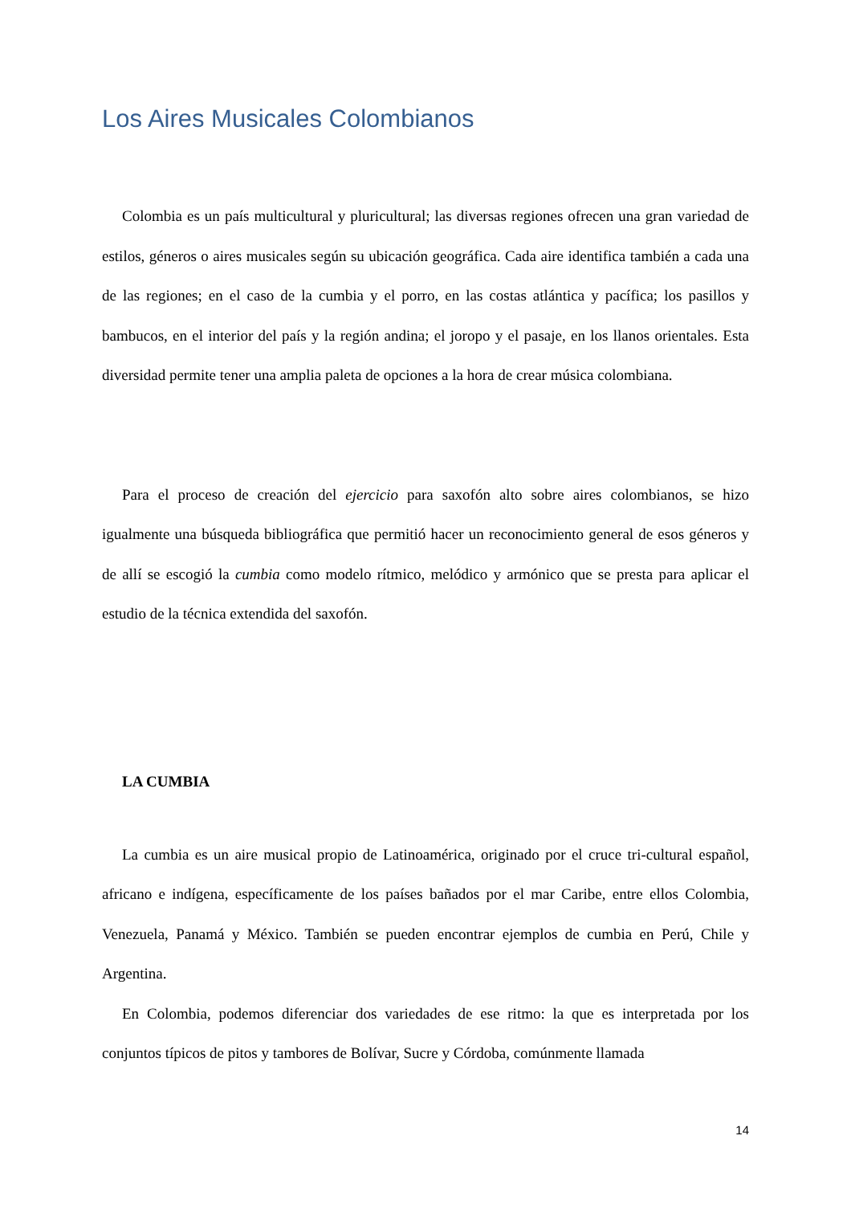Los Aires Musicales Colombianos
Colombia es un país multicultural y pluricultural; las diversas regiones ofrecen una gran variedad de estilos, géneros o aires musicales según su ubicación geográfica. Cada aire identifica también a cada una de las regiones; en el caso de la cumbia y el porro, en las costas atlántica y pacífica; los pasillos y bambucos, en el interior del país y la región andina; el joropo y el pasaje, en los llanos orientales. Esta diversidad permite tener una amplia paleta de opciones a la hora de crear música colombiana.
Para el proceso de creación del ejercicio para saxofón alto sobre aires colombianos, se hizo igualmente una búsqueda bibliográfica que permitió hacer un reconocimiento general de esos géneros y de allí se escogió la cumbia como modelo rítmico, melódico y armónico que se presta para aplicar el estudio de la técnica extendida del saxofón.
LA CUMBIA
La cumbia es un aire musical propio de Latinoamérica, originado por el cruce tri-cultural español, africano e indígena, específicamente de los países bañados por el mar Caribe, entre ellos Colombia, Venezuela, Panamá y México. También se pueden encontrar ejemplos de cumbia en Perú, Chile y Argentina.
En Colombia, podemos diferenciar dos variedades de ese ritmo: la que es interpretada por los conjuntos típicos de pitos y tambores de Bolívar, Sucre y Córdoba, comúnmente llamada
14